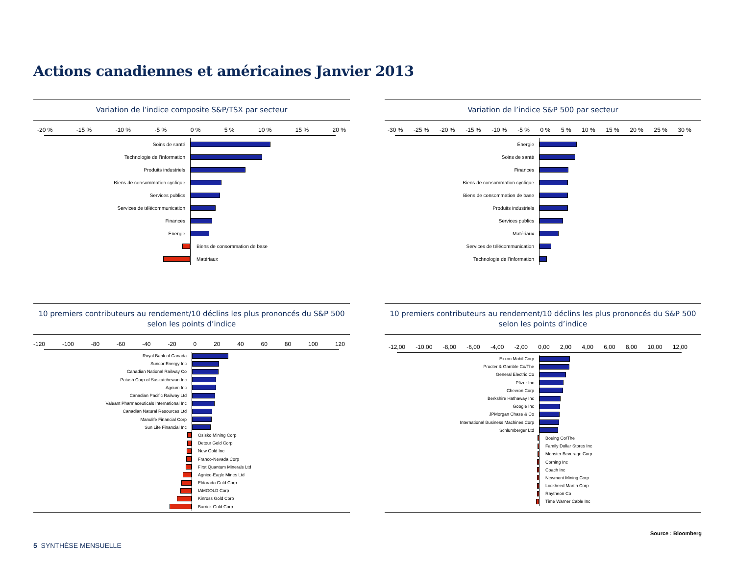Actions canadiennes et américaines Janvier 2013
Variation de l’indice composite S&P/TSX par secteur
-20 % -15 % -10 % -5 % 0 % 5 % 10 % 15 % 20 %
Soins de santé
Technologie de l’information
Produits industriels
Biens de consommation cyclique
Services publics
Services de télécommunication
Finances
Énergie
Biens de consommation de base
Matériaux
Variation de l’indice S&P 500 par secteur
-30 % -25 % -20 % -15 % -10 % -5 % 0 % 5 % 10 % 15 % 20 % 25 % 30 %
Énergie
Soins de santé
Finances
Biens de consommation cyclique
Biens de consommation de base
Produits industriels
Services publics
Matériaux
Services de télécommunication
Technologie de l’information
10 premiers contributeurs au rendement/10 déclins les plus prononcés du S&P 500 selon les points d’indice
-120 -100 -80 -60 -40 -20 0 20 40 60 80 100 120
Royal Bank of Canada
Suncor Energy Inc
Canadian National Railway Co
Potash Corp of Saskatchewan Inc
Agrium Inc
Canadian Pacific Railway Ltd
Valeant Pharmaceuticals International Inc
Canadian Natural Resources Ltd
Manulife Financial Corp
Sun Life Financial Inc
Osisko Mining Corp
Detour Gold Corp
New Gold Inc
Franco-Nevada Corp
First Quantum Minerals Ltd
Agnico-Eagle Mines Ltd
Eldorado Gold Corp
IAMGOLD Corp
Kinross Gold Corp
Barrick Gold Corp
10 premiers contributeurs au rendement/10 déclins les plus prononcés du S&P 500 selon les points d’indice
-12,00 -10,00 -8,00 -6,00 -4,00 -2,00 0,00 2,00 4,00 6,00 8,00 10,00 12,00
Exxon Mobil Corp
Procter & Gamble Co/The
General Electric Co
Pfizer Inc
Chevron Corp
Berkshire Hathaway Inc
Google Inc
JPMorgan Chase & Co
International Business Machines Corp
Schlumberger Ltd
Boeing Co/The
Family Dollar Stores Inc
Monster Beverage Corp
Corning Inc
Coach Inc
Newmont Mining Corp
Lockheed Martin Corp
Raytheon Co
Time Warner Cable Inc
Source : Bloomberg
5 SYNTHÈSE MENSUELLE